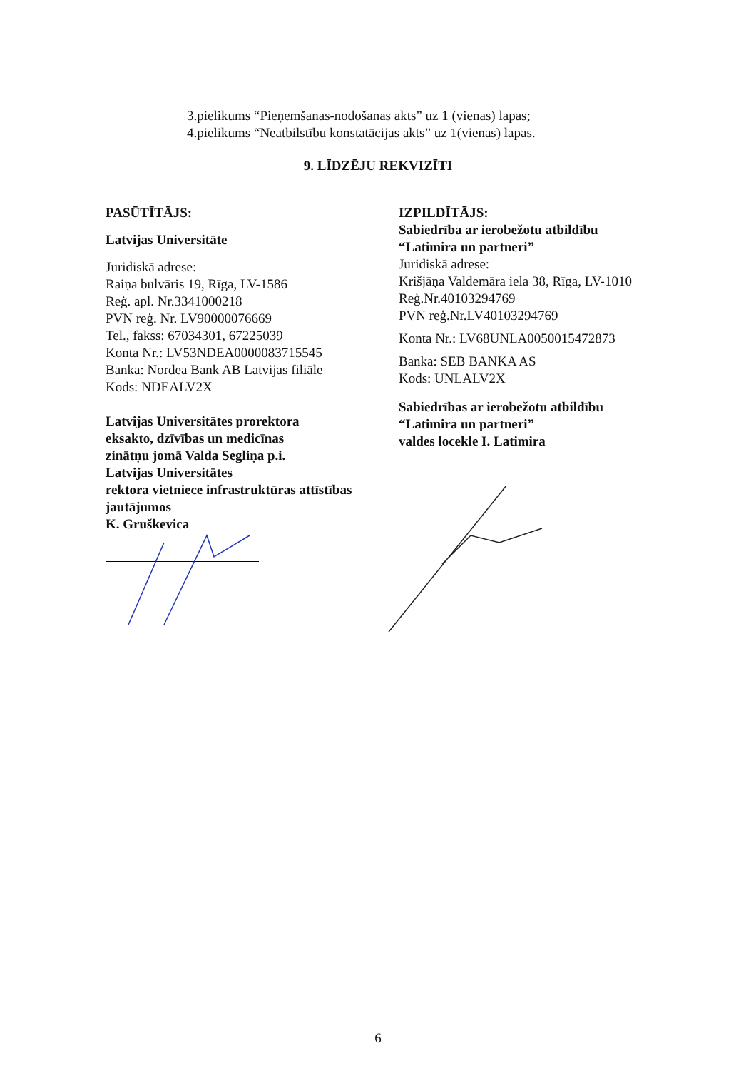3.pielikums “Pieņemšanas-nodošanas akts” uz 1 (vienas) lapas;
4.pielikums “Neatbilstību konstatācijas akts” uz 1(vienas) lapas.
9. LĪDZĒJU REKVIZĪTI
PASŪTĪTĀJS:
Latvijas Universitāte
Juridiskā adrese:
Raiņa bulvāris 19, Rīga, LV-1586
Reģ. apl. Nr.3341000218
PVN reģ. Nr. LV90000076669
Tel., fakss: 67034301, 67225039
Konta Nr.: LV53NDEA0000083715545
Banka: Nordea Bank AB Latvijas filiāle
Kods: NDEALV2X
Latvijas Universitātes prorektora
eksakto, dzīvības un medicīnas
zinātņu jomā Valda Segliņa p.i.
Latvijas Universitātes
rektora vietniece infrastruktūras attīstības
jautājumos
K. Gruškevica
IZPILDĪTĀJS:
Sabiedrība ar ierobežotu atbildību
“Latimira un partneri”
Juridiskā adrese:
Krišjāņa Valdemāra iela 38, Rīga, LV-1010
Reģ.Nr.40103294769
PVN reģ.Nr.LV40103294769
Konta Nr.: LV68UNLA0050015472873
Banka: SEB BANKA AS
Kods: UNLALV2X
Sabiedrības ar ierobežotu atbildību
“Latimira un partneri”
valdes locekle I. Latimira
6